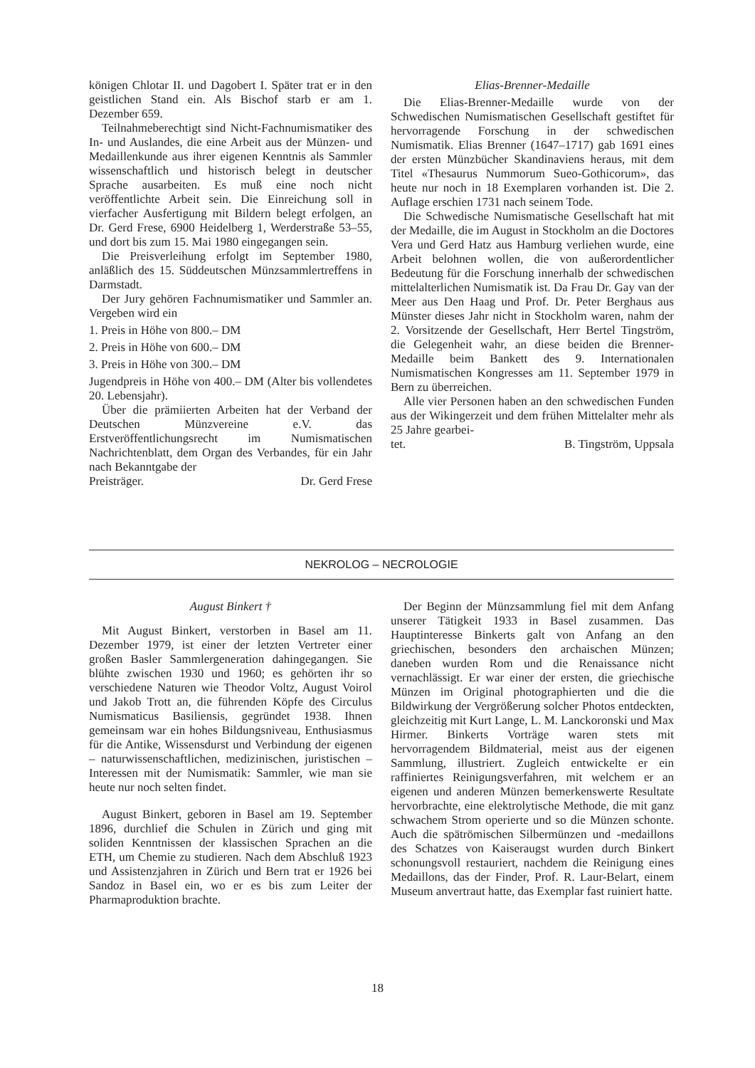königen Chlotar II. und Dagobert I. Später trat er in den geistlichen Stand ein. Als Bischof starb er am 1. Dezember 659.
Teilnahmeberechtigt sind Nicht-Fachnumismatiker des In- und Auslandes, die eine Arbeit aus der Münzen- und Medaillenkunde aus ihrer eigenen Kenntnis als Sammler wissenschaftlich und historisch belegt in deutscher Sprache ausarbeiten. Es muß eine noch nicht veröffentlichte Arbeit sein. Die Einreichung soll in vierfacher Ausfertigung mit Bildern belegt erfolgen, an Dr. Gerd Frese, 6900 Heidelberg 1, Werderstraße 53–55, und dort bis zum 15. Mai 1980 eingegangen sein.
Die Preisverleihung erfolgt im September 1980, anläßlich des 15. Süddeutschen Münzsammlertreffens in Darmstadt.
Der Jury gehören Fachnumismatiker und Sammler an. Vergeben wird ein
1. Preis in Höhe von 800.– DM
2. Preis in Höhe von 600.– DM
3. Preis in Höhe von 300.– DM
Jugendpreis in Höhe von 400.– DM (Alter bis vollendetes 20. Lebensjahr).
Über die prämiierten Arbeiten hat der Verband der Deutschen Münzvereine e.V. das Erstveröffentlichungsrecht im Numismatischen Nachrichtenblatt, dem Organ des Verbandes, für ein Jahr nach Bekanntgabe der
Preisträger. Dr. Gerd Frese
Elias-Brenner-Medaille
Die Elias-Brenner-Medaille wurde von der Schwedischen Numismatischen Gesellschaft gestiftet für hervorragende Forschung in der schwedischen Numismatik. Elias Brenner (1647–1717) gab 1691 eines der ersten Münzbücher Skandinaviens heraus, mit dem Titel «Thesaurus Nummorum Sueo-Gothicorum», das heute nur noch in 18 Exemplaren vorhanden ist. Die 2. Auflage erschien 1731 nach seinem Tode.
Die Schwedische Numismatische Gesellschaft hat mit der Medaille, die im August in Stockholm an die Doctores Vera und Gerd Hatz aus Hamburg verliehen wurde, eine Arbeit belohnen wollen, die von außerordentlicher Bedeutung für die Forschung innerhalb der schwedischen mittelalterlichen Numismatik ist. Da Frau Dr. Gay van der Meer aus Den Haag und Prof. Dr. Peter Berghaus aus Münster dieses Jahr nicht in Stockholm waren, nahm der 2. Vorsitzende der Gesellschaft, Herr Bertel Tingström, die Gelegenheit wahr, an diese beiden die Brenner-Medaille beim Bankett des 9. Internationalen Numismatischen Kongresses am 11. September 1979 in Bern zu überreichen.
Alle vier Personen haben an den schwedischen Funden aus der Wikingerzeit und dem frühen Mittelalter mehr als 25 Jahre gearbei-
tet. B. Tingström, Uppsala
NEKROLOG – NECROLOGIE
August Binkert †
Mit August Binkert, verstorben in Basel am 11. Dezember 1979, ist einer der letzten Vertreter einer großen Basler Sammlergeneration dahingegangen. Sie blühte zwischen 1930 und 1960; es gehörten ihr so verschiedene Naturen wie Theodor Voltz, August Voirol und Jakob Trott an, die führenden Köpfe des Circulus Numismaticus Basiliensis, gegründet 1938. Ihnen gemeinsam war ein hohes Bildungsniveau, Enthusiasmus für die Antike, Wissensdurst und Verbindung der eigenen – naturwissenschaftlichen, medizinischen, juristischen – Interessen mit der Numismatik: Sammler, wie man sie heute nur noch selten findet.
August Binkert, geboren in Basel am 19. September 1896, durchlief die Schulen in Zürich und ging mit soliden Kenntnissen der klassischen Sprachen an die ETH, um Chemie zu studieren. Nach dem Abschluß 1923 und Assistenzjahren in Zürich und Bern trat er 1926 bei Sandoz in Basel ein, wo er es bis zum Leiter der Pharmaproduktion brachte.
Der Beginn der Münzsammlung fiel mit dem Anfang unserer Tätigkeit 1933 in Basel zusammen. Das Hauptinteresse Binkerts galt von Anfang an den griechischen, besonders den archaischen Münzen; daneben wurden Rom und die Renaissance nicht vernachlässigt. Er war einer der ersten, die griechische Münzen im Original photographierten und die die Bildwirkung der Vergrößerung solcher Photos entdeckten, gleichzeitig mit Kurt Lange, L. M. Lanckoronski und Max Hirmer. Binkerts Vorträge waren stets mit hervorragendem Bildmaterial, meist aus der eigenen Sammlung, illustriert. Zugleich entwickelte er ein raffiniertes Reinigungsverfahren, mit welchem er an eigenen und anderen Münzen bemerkenswerte Resultate hervorbrachte, eine elektrolytische Methode, die mit ganz schwachem Strom operierte und so die Münzen schonte. Auch die spätrömischen Silbermünzen und -medaillons des Schatzes von Kaiseraugst wurden durch Binkert schonungsvoll restauriert, nachdem die Reinigung eines Medaillons, das der Finder, Prof. R. Laur-Belart, einem Museum anvertraut hatte, das Exemplar fast ruiniert hatte.
18